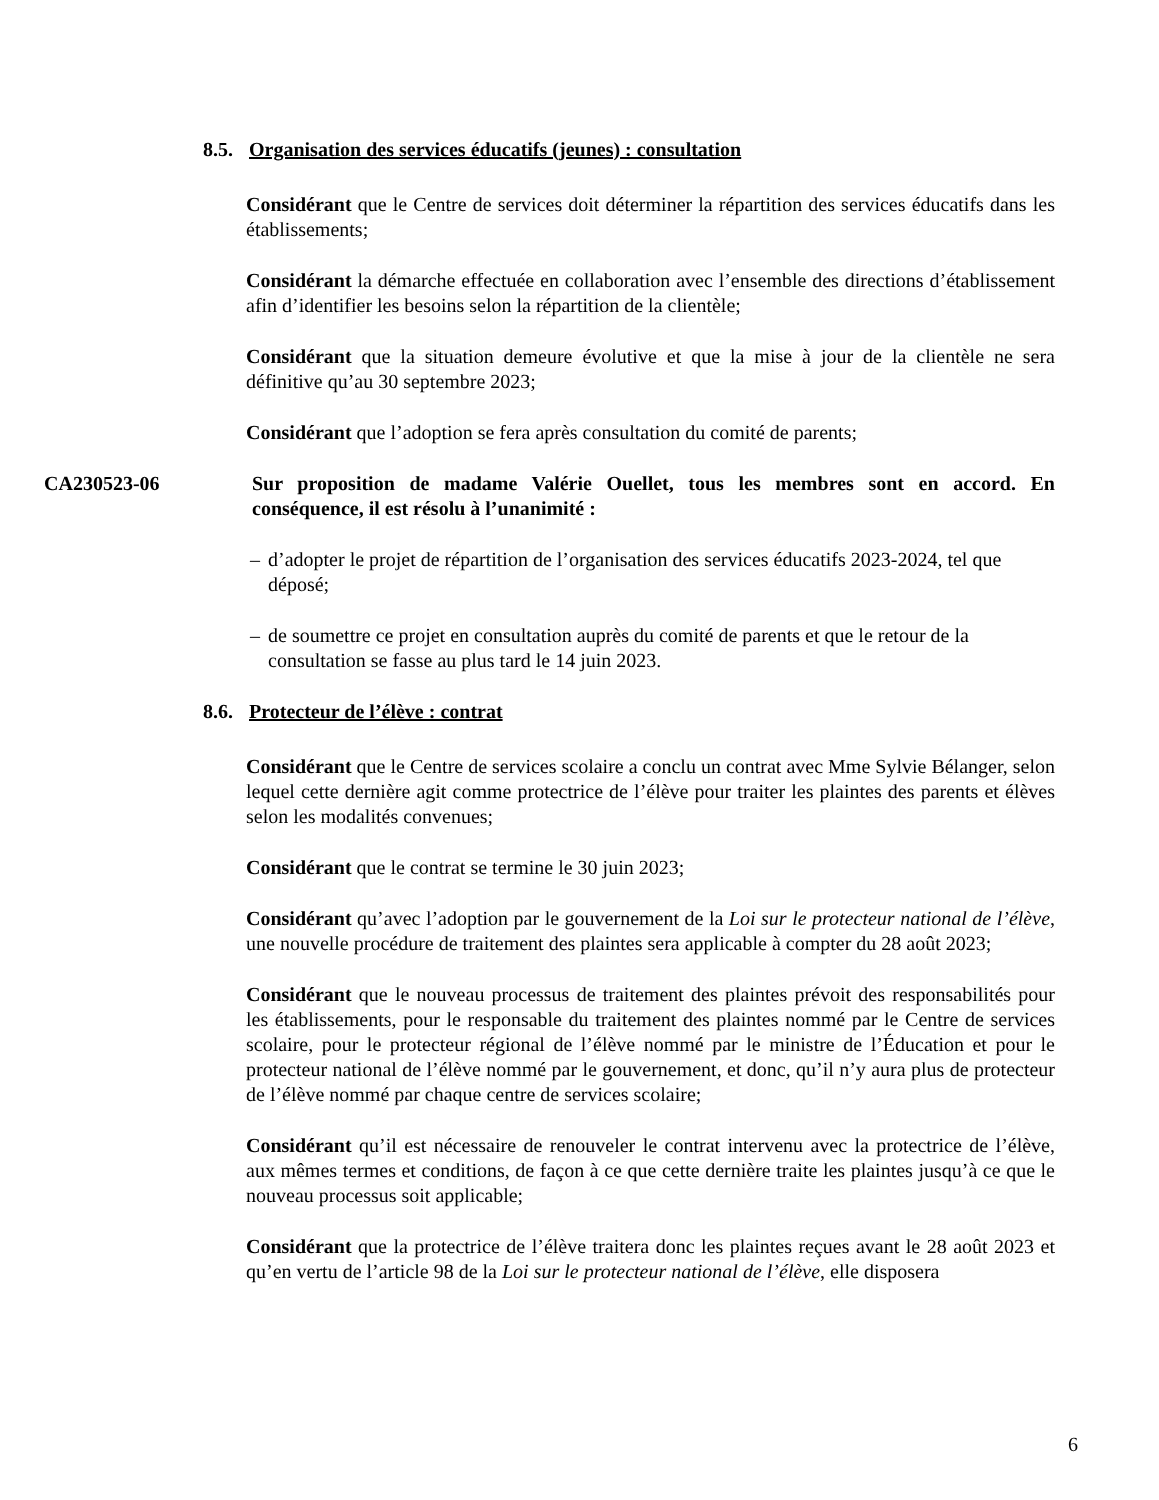8.5. Organisation des services éducatifs (jeunes) : consultation
Considérant que le Centre de services doit déterminer la répartition des services éducatifs dans les établissements;
Considérant la démarche effectuée en collaboration avec l’ensemble des directions d’établissement afin d’identifier les besoins selon la répartition de la clientèle;
Considérant que la situation demeure évolutive et que la mise à jour de la clientèle ne sera définitive qu’au 30 septembre 2023;
Considérant que l’adoption se fera après consultation du comité de parents;
CA230523-06 Sur proposition de madame Valérie Ouellet, tous les membres sont en accord. En conséquence, il est résolu à l’unanimité :
– d’adopter le projet de répartition de l’organisation des services éducatifs 2023-2024, tel que déposé;
– de soumettre ce projet en consultation auprès du comité de parents et que le retour de la consultation se fasse au plus tard le 14 juin 2023.
8.6. Protecteur de l’élève : contrat
Considérant que le Centre de services scolaire a conclu un contrat avec Mme Sylvie Bélanger, selon lequel cette dernière agit comme protectrice de l’élève pour traiter les plaintes des parents et élèves selon les modalités convenues;
Considérant que le contrat se termine le 30 juin 2023;
Considérant qu’avec l’adoption par le gouvernement de la Loi sur le protecteur national de l’élève, une nouvelle procédure de traitement des plaintes sera applicable à compter du 28 août 2023;
Considérant que le nouveau processus de traitement des plaintes prévoit des responsabilités pour les établissements, pour le responsable du traitement des plaintes nommé par le Centre de services scolaire, pour le protecteur régional de l’élève nommé par le ministre de l’Éducation et pour le protecteur national de l’élève nommé par le gouvernement, et donc, qu’il n’y aura plus de protecteur de l’élève nommé par chaque centre de services scolaire;
Considérant qu’il est nécessaire de renouveler le contrat intervenu avec la protectrice de l’élève, aux mêmes termes et conditions, de façon à ce que cette dernière traite les plaintes jusqu’à ce que le nouveau processus soit applicable;
Considérant que la protectrice de l’élève traitera donc les plaintes reçues avant le 28 août 2023 et qu’en vertu de l’article 98 de la Loi sur le protecteur national de l’élève, elle disposera
6